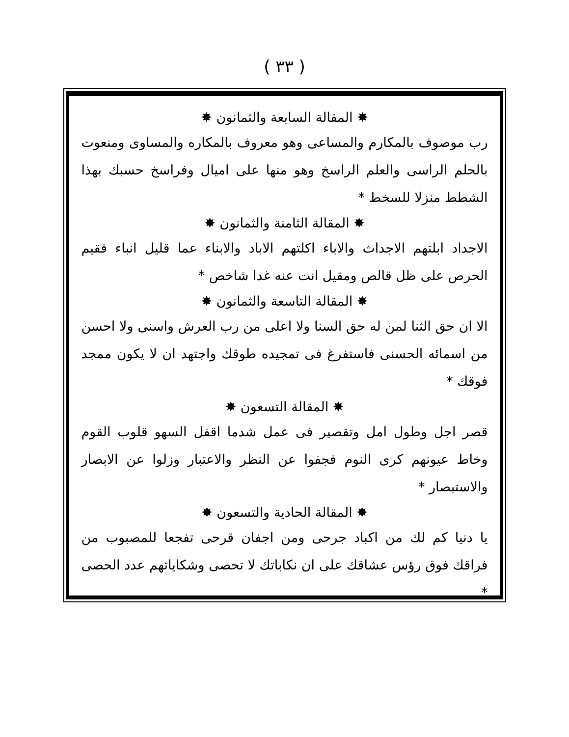( ٣٣ )
✸ المقالة السابعة والثمانون ✸
رب موصوف بالمكارم والمساعى وهو معروف بالمكاره والمساوى ومنعوت بالحلم الراسى والعلم الراسخ وهو منها على اميال وفراسخ حسبك بهذا الشطط منزلا للسخط *
✸ المقالة الثامنة والثمانون ✸
الاجداد ابلتهم الاجداث والاباء اكلتهم الاباد والابناء عما قليل انباء فقيم الحرص على ظل قالص ومقيل انت عنه غدا شاخص *
✸ المقالة التاسعة والثمانون ✸
الا ان حق الثنا لمن له حق السنا ولا اعلى من رب العرش واسنى ولا احسن من اسمائه الحسنى فاستفرغ فى تمجيده طوقك واجتهد ان لا يكون ممجد فوقك *
✸ المقالة التسعون ✸
قصر اجل وطول امل وتقصير فى عمل شدما اقفل السهو قلوب القوم وخاط عيونهم كرى النوم فجفوا عن النظر والاعتبار وزلوا عن الابصار والاستبصار *
✸ المقالة الحادية والتسعون ✸
يا دنيا كم لك من اكباد جرحى ومن اجفان قرحى تفجعا للمصبوب من فراقك فوق رؤس عشاقك على ان نكاباتك لا تحصى وشكاياتهم عدد الحصى *